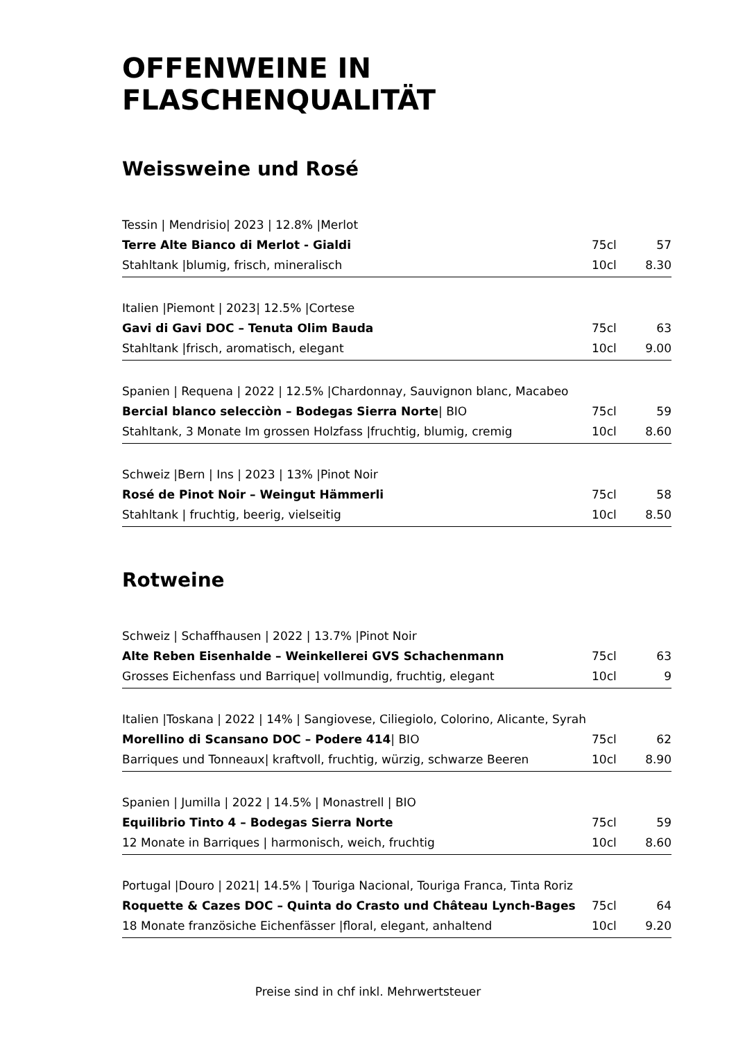OFFENWEINE IN FLASCHENQUALITÄT
Weissweine und Rosé
| Tessin / Mendrisio/ 2023 / 12.8% /Merlot | | |
| Terre Alte Bianco di Merlot - Gialdi | 75cl | 57 |
| Stahltank /blumig, frisch, mineralisch | 10cl | 8.30 |
| Italien /Piemont / 2023/ 12.5% /Cortese | | |
| Gavi di Gavi DOC – Tenuta Olim Bauda | 75cl | 63 |
| Stahltank /frisch, aromatisch, elegant | 10cl | 9.00 |
| Spanien / Requena / 2022 / 12.5% /Chardonnay, Sauvignon blanc, Macabeo | | |
| Bercial blanco selecciòn – Bodegas Sierra Norte / BIO | 75cl | 59 |
| Stahltank, 3 Monate Im grossen Holzfass /fruchtig, blumig, cremig | 10cl | 8.60 |
| Schweiz /Bern / Ins / 2023 / 13% /Pinot Noir | | |
| Rosé de Pinot Noir – Weingut Hämmerli | 75cl | 58 |
| Stahltank / fruchtig, beerig, vielseitig | 10cl | 8.50 |
Rotweine
| Schweiz / Schaffhausen / 2022 / 13.7% /Pinot Noir | | |
| Alte Reben Eisenhalde – Weinkellerei GVS Schachenmann | 75cl | 63 |
| Grosses Eichenfass und Barrique/ vollmundig, fruchtig, elegant | 10cl | 9 |
| Italien /Toskana / 2022 / 14% / Sangiovese, Ciliegiolo, Colorino, Alicante, Syrah | | |
| Morellino di Scansano DOC – Podere 414 / BIO | 75cl | 62 |
| Barriques und Tonneaux/ kraftvoll, fruchtig, würzig, schwarze Beeren | 10cl | 8.90 |
| Spanien / Jumilla / 2022 / 14.5% / Monastrell / BIO | | |
| Equilibrio Tinto 4 – Bodegas Sierra Norte | 75cl | 59 |
| 12 Monate in Barriques / harmonisch, weich, fruchtig | 10cl | 8.60 |
| Portugal /Douro / 2021/ 14.5% / Touriga Nacional, Touriga Franca, Tinta Roriz | | |
| Roquette & Cazes DOC – Quinta do Crasto und Château Lynch-Bages | 75cl | 64 |
| 18 Monate französiche Eichenfässer /floral, elegant, anhaltend | 10cl | 9.20 |
Preise sind in chf inkl. Mehrwertsteuer